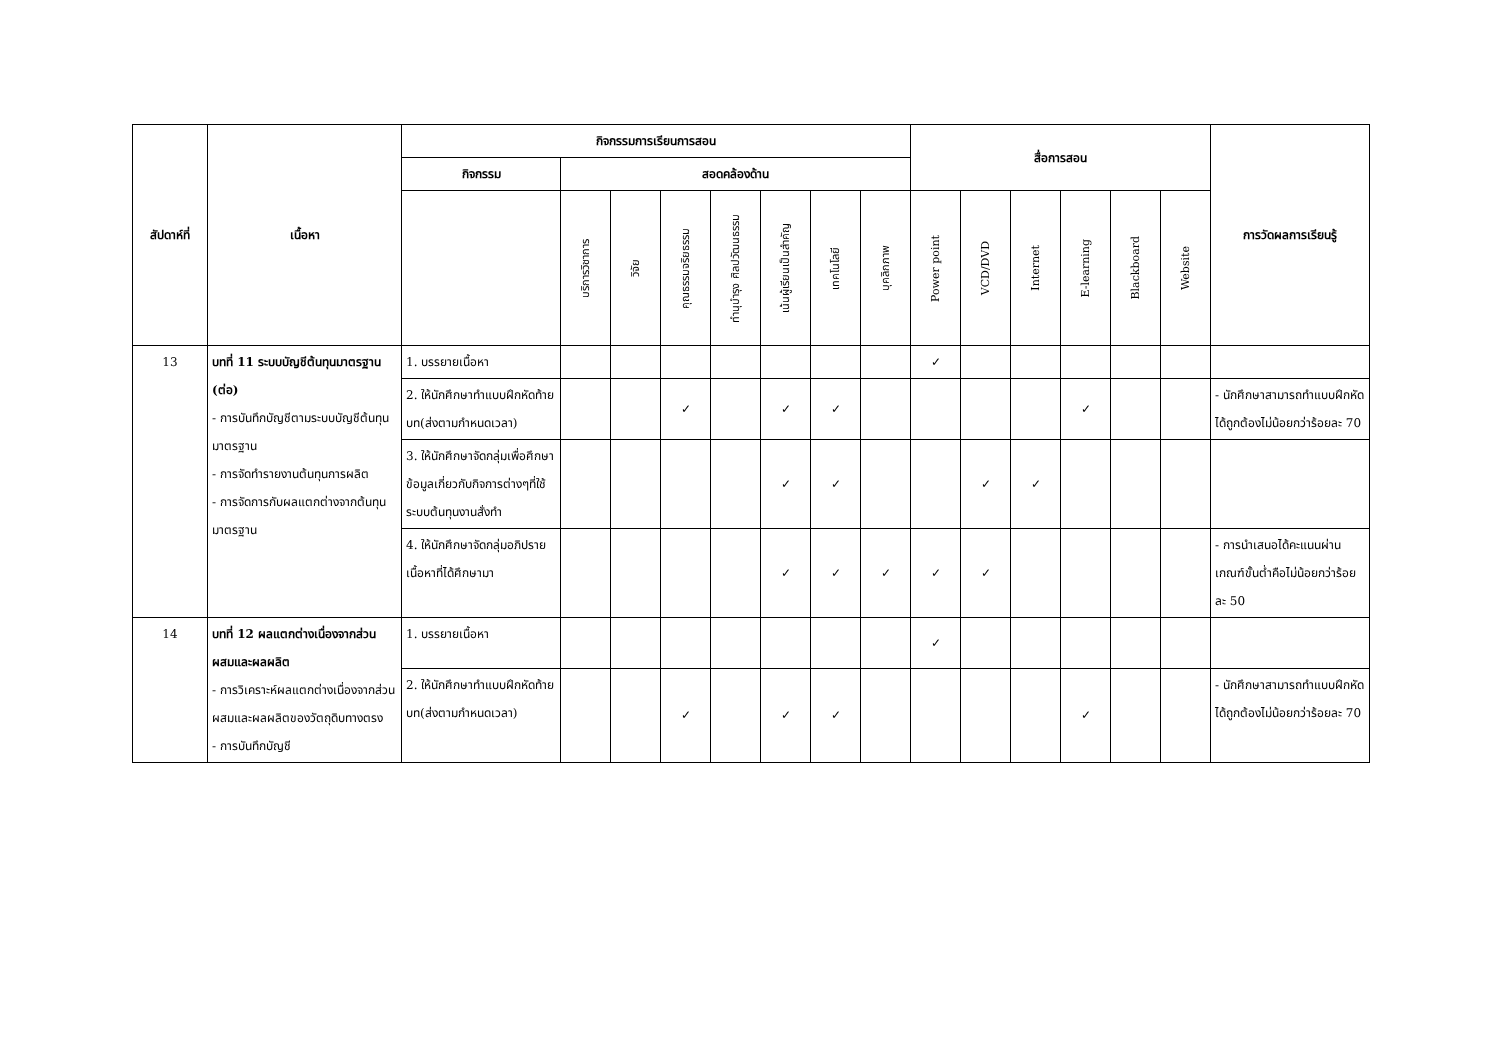| สัปดาห์ที่ | เนื้อหา | กิจกรรมการเรียนการสอน | | | | | | | | สื่อการสอน | | | | | | การวัดผลการเรียนรู้ |
| --- | --- | --- | --- | --- | --- | --- | --- | --- | --- | --- | --- | --- | --- | --- | --- | --- |
| | | กิจกรรม | สอดคล้องด้าน | | | | | | | | | | | | | |
| | | | บริการวิชาการ | วิจัย | คุณธรรมจริยธรรม | ทำนุบำรุง ศิลปวัฒนธรรม | เน้นผู้เรียนเป็นสำคัญ | เทคโนโลยี | บุคลิกภาพ | Power point | VCD/DVD | Internet | E-learning | Blackboard | Website | |
| 13 | บทที่ 11 ระบบบัญชีต้นทุนมาตรฐาน (ต่อ) - การบันทึกบัญชีตามระบบบัญชีต้นทุนมาตรฐาน - การจัดทำรายงานต้นทุนการผลิต - การจัดการกับผลแตกต่างจากต้นทุนมาตรฐาน | 1. บรรยายเนื้อหา | | | | | | | | ✓ | | | | | | |
| | | 2. ให้นักศึกษาทำแบบฝึกหัดท้ายบท(ส่งตามกำหนดเวลา) | | | ✓ | | ✓ | ✓ | | | | | ✓ | | | - นักศึกษาสามารถทำแบบฝึกหัดได้ถูกต้องไม่น้อยกว่าร้อยละ 70 |
| | | 3. ให้นักศึกษาจัดกลุ่มเพื่อศึกษาข้อมูลเกี่ยวกับกิจการต่างๆที่ใช้ระบบต้นทุนงานสั่งทำ | | | | | ✓ | ✓ | | | ✓ | ✓ | | | | |
| | | 4. ให้นักศึกษาจัดกลุ่มอภิปรายเนื้อหาที่ได้ศึกษามา | | | | | ✓ | ✓ | ✓ | ✓ | ✓ | | | | | - การนำเสนอได้คะแนนผ่านเกณฑ์ขั้นต่ำคือไม่น้อยกว่าร้อยละ 50 |
| 14 | บทที่ 12 ผลแตกต่างเนื่องจากส่วนผสมและผลผลิต - การวิเคราะห์ผลแตกต่างเนื่องจากส่วนผสมและผลผลิตของวัตถุดิบทางตรง - การบันทึกบัญชี | 1. บรรยายเนื้อหา | | | | | | | | ✓ | | | | | | |
| | | 2. ให้นักศึกษาทำแบบฝึกหัดท้ายบท(ส่งตามกำหนดเวลา) | | | ✓ | | ✓ | ✓ | | | | | ✓ | | | - นักศึกษาสามารถทำแบบฝึกหัดได้ถูกต้องไม่น้อยกว่าร้อยละ 70 |